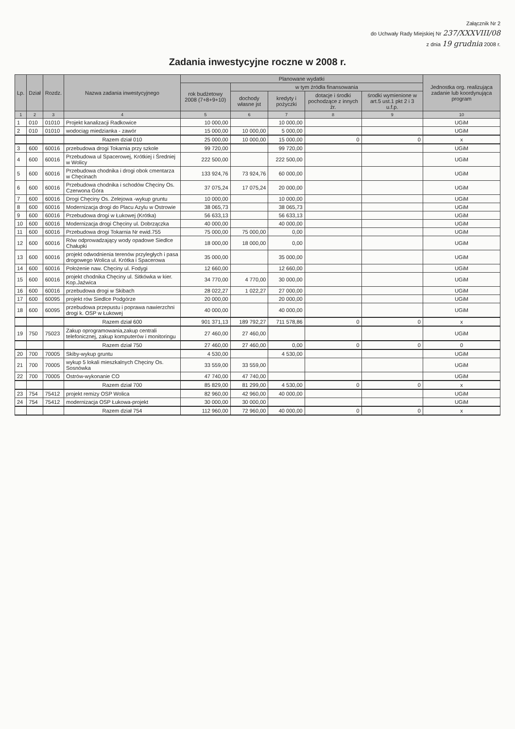Załącznik Nr 2
do Uchwały Rady Miejskiej Nr 237/XXXVIII/08
z dnia 19 grudnia 2008 r.
Zadania inwestycyjne roczne w 2008 r.
| Lp. | Dział | Rozdz. | Nazwa zadania inwestycyjnego | Planowane wydatki | | | | | Jednostka org. realizująca zadanie lub koordynująca program |
| --- | --- | --- | --- | --- | --- | --- | --- | --- | --- |
| | | | | rok budżetowy 2008 (7+8+9+10) | w tym źródła finansowania | | | | |
| | | | | | dochody własne jst | kredyty i pożyczki | dotacje i środki pochodzące z innych źr. | środki wymienione w art.5 ust.1 pkt 2 i 3 u.f.p. | |
| 1 | 2 | 3 | 4 | 5 | 6 | 7 | 8 | 9 | 10 |
| 1 | 010 | 01010 | Projekt kanalizacji Radkowice | 10 000,00 | | 10 000,00 | | | UGiM |
| 2 | 010 | 01010 | wodociąg miedzianka - zawór | 15 000,00 | 10 000,00 | 5 000,00 | | | UGiM |
| | | | Razem dział 010 | 25 000,00 | 10 000,00 | 15 000,00 | 0 | 0 | x |
| 3 | 600 | 60016 | przebudowa drogi Tokarnia przy szkole | 99 720,00 | | 99 720,00 | | | UGiM |
| 4 | 600 | 60016 | Przebudowa ul Spacerowej, Krótkiej i Średniej w Wolicy | 222 500,00 | | 222 500,00 | | | UGiM |
| 5 | 600 | 60016 | Przebudowa chodnika i drogi obok cmentarza w Chęcinach | 133 924,76 | 73 924,76 | 60 000,00 | | | UGiM |
| 6 | 600 | 60016 | Przebudowa chodnika i schodów Chęciny Os. Czerwona Góra | 37 075,24 | 17 075,24 | 20 000,00 | | | UGiM |
| 7 | 600 | 60016 | Drogi Chęciny Os. Zelejowa -wykup gruntu | 10 000,00 | | 10 000,00 | | | UGiM |
| 8 | 600 | 60016 | Modernizacja drogi do Placu Azylu w Ostrowie | 38 065,73 | | 38 065,73 | | | UGiM |
| 9 | 600 | 60016 | Przebudowa drogi w Łukowej (Krótka) | 56 633,13 | | 56 633,13 | | | UGiM |
| 10 | 600 | 60016 | Modernizacja drogi Chęciny ul. Dobrzączka | 40 000,00 | | 40 000,00 | | | UGiM |
| 11 | 600 | 60016 | Przebudowa drogi Tokarnia Nr ewid.755 | 75 000,00 | 75 000,00 | 0,00 | | | UGiM |
| 12 | 600 | 60016 | Rów odprowadzający wody opadowe Siedlce Chałupki | 18 000,00 | 18 000,00 | 0,00 | | | UGiM |
| 13 | 600 | 60016 | projekt odwodnienia terenów przyległych i pasa drogowego Wolica ul. Krótka i Spacerowa | 35 000,00 | | 35 000,00 | | | UGiM |
| 14 | 600 | 60016 | Położenie naw. Chęciny ul. Fodygi | 12 660,00 | | 12 660,00 | | | UGiM |
| 15 | 600 | 60016 | projekt chodnika Chęciny ul. Sitkówka w kier. Kop.Jaźwica | 34 770,00 | 4 770,00 | 30 000,00 | | | UGiM |
| 16 | 600 | 60016 | przebudowa drogi w Skibach | 28 022,27 | 1 022,27 | 27 000,00 | | | UGiM |
| 17 | 600 | 60095 | projekt rów Siedlce Podgórze | 20 000,00 | | 20 000,00 | | | UGiM |
| 18 | 600 | 60095 | przebudowa przepustu i poprawa nawierzchni drogi k. OSP w Łukowej | 40 000,00 | | 40 000,00 | | | UGiM |
| | | | Razem dział 600 | 901 371,13 | 189 792,27 | 711 578,86 | 0 | 0 | x |
| 19 | 750 | 75023 | Zakup oprogramowania,zakup centrali telefonicznej, zakup komputerów i monitoringu | 27 460,00 | 27 460,00 | | | | UGiM |
| | | | Razem dział 750 | 27 460,00 | 27 460,00 | 0,00 | 0 | 0 | 0 |
| 20 | 700 | 70005 | Skiby-wykup gruntu | 4 530,00 | | 4 530,00 | | | UGiM |
| 21 | 700 | 70005 | wykup 5 lokali mieszkalnych Chęciny Os. Sosnówka | 33 559,00 | 33 559,00 | | | | UGiM |
| 22 | 700 | 70005 | Ostrów-wykonanie CO | 47 740,00 | 47 740,00 | | | | UGiM |
| | | | Razem dział 700 | 85 829,00 | 81 299,00 | 4 530,00 | 0 | 0 | x |
| 23 | 754 | 75412 | projekt remizy OSP Wolica | 82 960,00 | 42 960,00 | 40 000,00 | | | UGiM |
| 24 | 754 | 75412 | modernizacja OSP Łukowa-projekt | 30 000,00 | 30 000,00 | | | | UGiM |
| | | | Razem dział 754 | 112 960,00 | 72 960,00 | 40 000,00 | 0 | 0 | x |